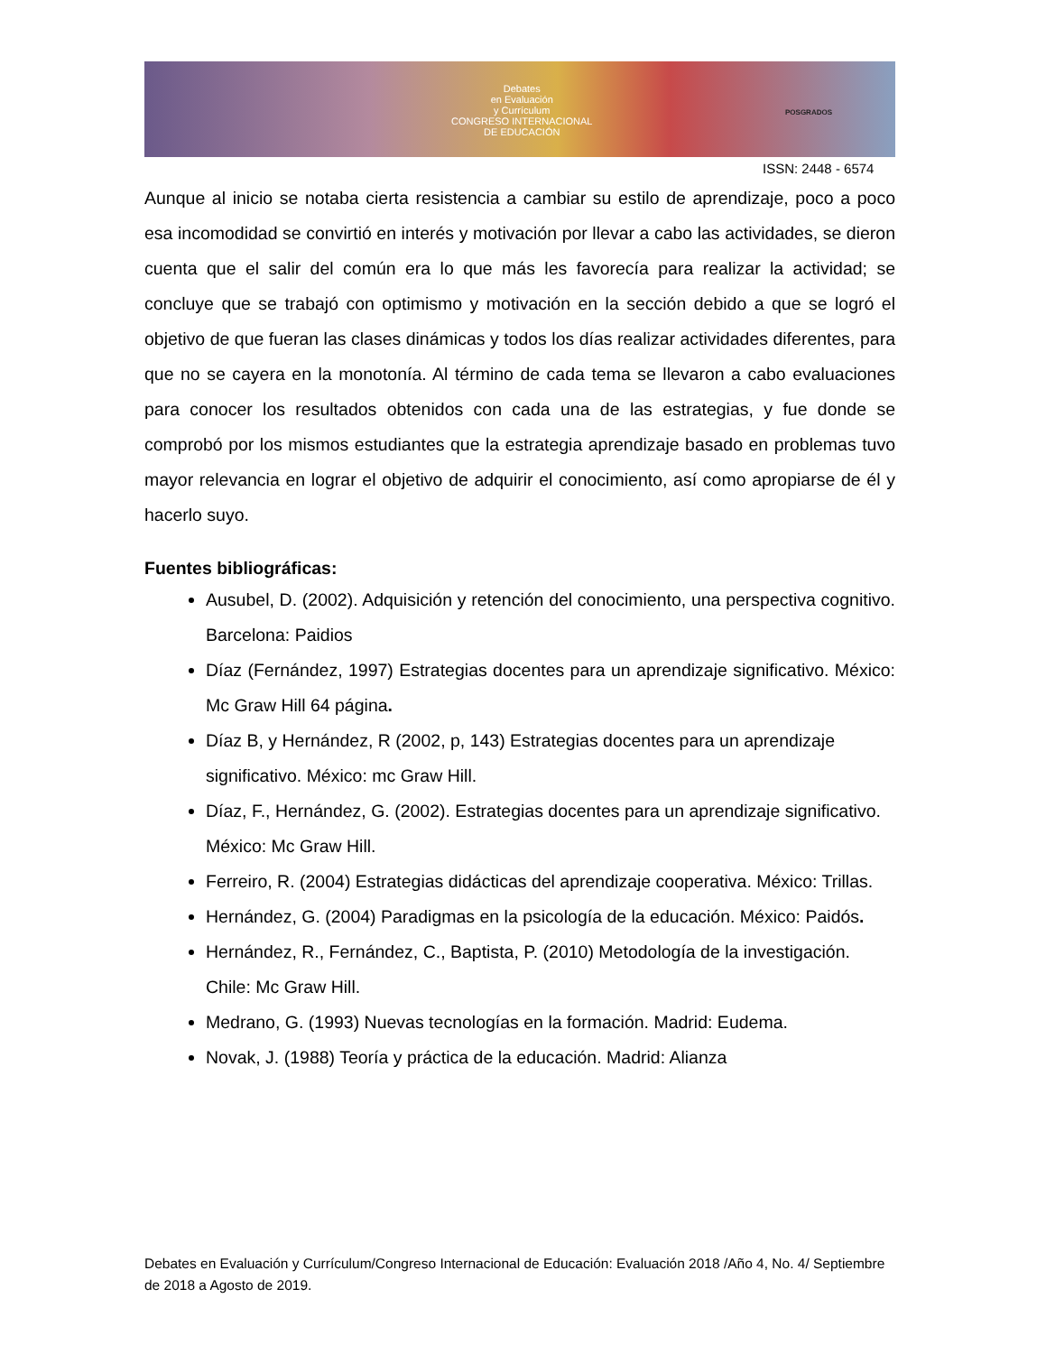Debates
en Evaluación
y Currículum
CONGRESO INTERNACIONAL
DE EDUCACIÓN
POSGRADOS
ISSN: 2448 - 6574
Aunque al inicio se notaba cierta resistencia a cambiar su estilo de aprendizaje, poco a poco esa incomodidad se convirtió en interés y motivación por llevar a cabo las actividades, se dieron cuenta que el salir del común era lo que más les favorecía para realizar la actividad; se concluye que se trabajó con optimismo y motivación en la sección debido a que se logró el objetivo de que fueran las clases dinámicas y todos los días realizar actividades diferentes, para que no se cayera en la monotonía. Al término de cada tema se llevaron a cabo evaluaciones para conocer los resultados obtenidos con cada una de las estrategias, y fue donde se comprobó por los mismos estudiantes que la estrategia aprendizaje basado en problemas tuvo mayor relevancia en lograr el objetivo de adquirir el conocimiento, así como apropiarse de él y hacerlo suyo.
Fuentes bibliográficas:
Ausubel, D. (2002). Adquisición y retención del conocimiento, una perspectiva cognitivo. Barcelona: Paidios
Díaz (Fernández, 1997) Estrategias docentes para un aprendizaje significativo. México: Mc Graw Hill 64 página.
Díaz B, y Hernández, R (2002, p, 143) Estrategias docentes para un aprendizaje significativo. México: mc Graw Hill.
Díaz, F., Hernández, G. (2002). Estrategias docentes para un aprendizaje significativo. México: Mc Graw Hill.
Ferreiro, R. (2004) Estrategias didácticas del aprendizaje cooperativa. México: Trillas.
Hernández, G. (2004) Paradigmas en la psicología de la educación. México: Paidós.
Hernández, R., Fernández, C., Baptista, P. (2010) Metodología de la investigación. Chile: Mc Graw Hill.
Medrano, G. (1993) Nuevas tecnologías en la formación. Madrid: Eudema.
Novak, J. (1988) Teoría y práctica de la educación. Madrid: Alianza
Debates en Evaluación y Currículum/Congreso Internacional de Educación: Evaluación 2018 /Año 4, No. 4/ Septiembre de 2018 a Agosto de 2019.